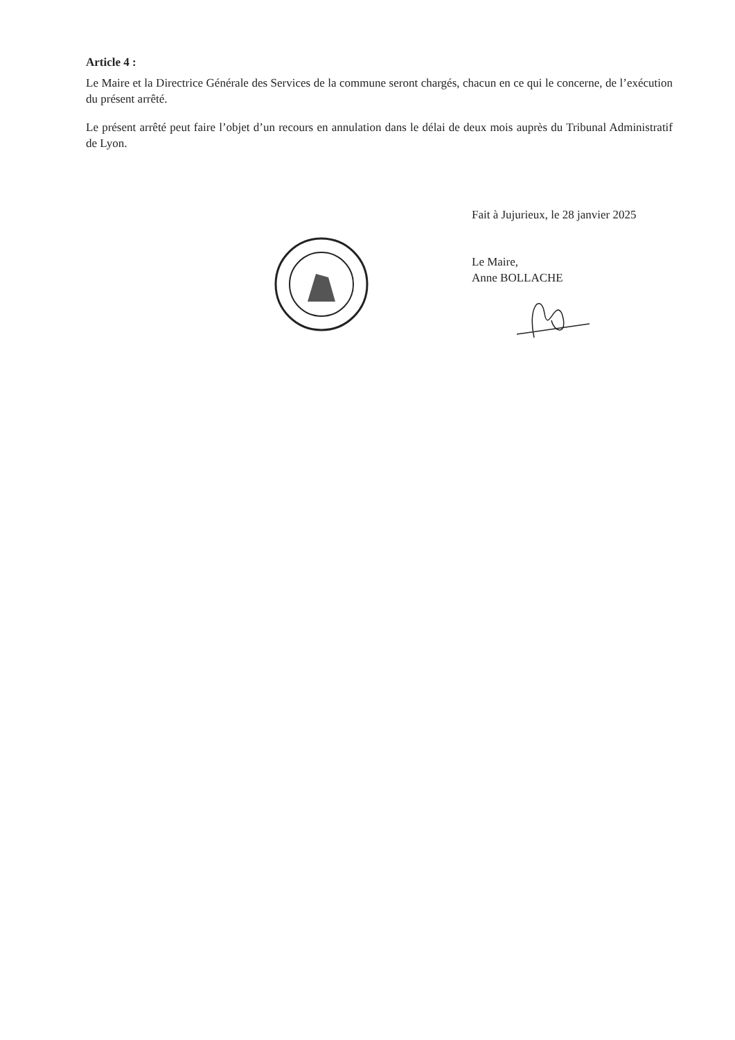Article 4 :
Le Maire et la Directrice Générale des Services de la commune seront chargés, chacun en ce qui le concerne, de l’exécution du présent arrêté.
Le présent arrêté peut faire l’objet d’un recours en annulation dans le délai de deux mois auprès du Tribunal Administratif de Lyon.
Fait à Jujurieux, le 28 janvier 2025
Le Maire,
Anne BOLLACHE